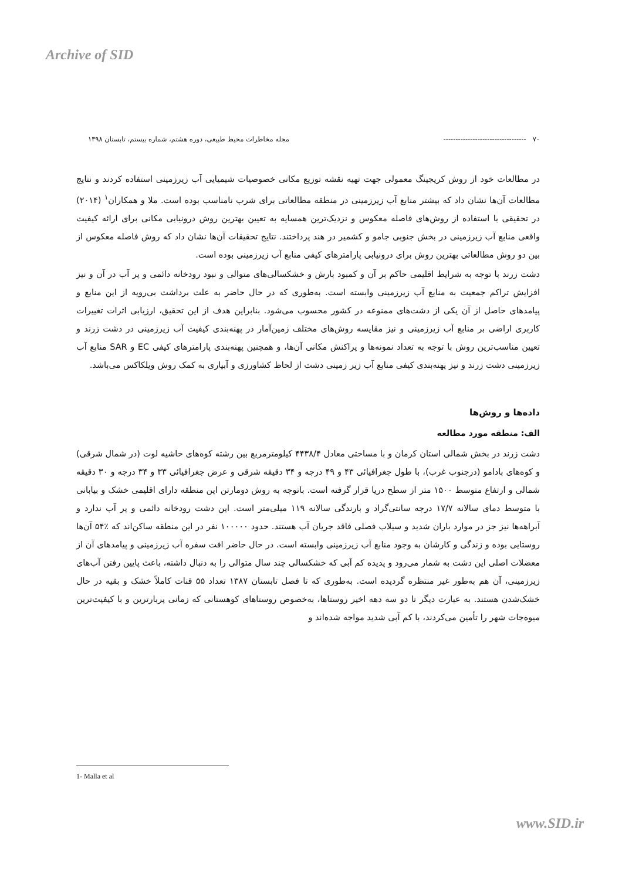Archive of SID
۷۰ ---------------------------------- مجله مخاطرات محیط طبیعی، دوره هشتم، شماره بیستم، تابستان ۱۳۹۸
در مطالعات خود از روش کریجینگ معمولی جهت تهیه نقشه توزیع مکانی خصوصیات شیمیایی آب زیرزمینی استفاده کردند و نتایج مطالعات آن‌ها نشان داد که بیشتر منابع آب زیرزمینی در منطقه مطالعاتی برای شرب نامناسب بوده است. ملا و همکاران<sup>۱</sup> (۲۰۱۴) در تحقیقی با استفاده از روش‌های فاصله معکوس و نزدیک‌ترین همسایه به تعیین بهترین روش درونیابی مکانی برای ارائه کیفیت واقعی منابع آب زیرزمینی در بخش جنوبی جامو و کشمیر در هند پرداختند. نتایج تحقیقات آن‌ها نشان داد که روش فاصله معکوس از بین دو روش مطالعاتی بهترین روش برای درونیابی پارامترهای کیفی منابع آب زیرزمینی بوده است.
دشت زرند با توجه به شرایط اقلیمی حاکم بر آن و کمبود بارش و خشکسالی‌های متوالی و نبود رودخانه دائمی و پر آب در آن و نیز افزایش تراکم جمعیت به منابع آب زیرزمینی وابسته است. به‌طوری که در حال حاضر به علت برداشت بی‌رویه از این منابع و پیامدهای حاصل از آن یکی از دشت‌های ممنوعه در کشور محسوب می‌شود. بنابراین هدف از این تحقیق، ارزیابی اثرات تغییرات کاربری اراضی بر منابع آب زیرزمینی و نیز مقایسه روش‌های مختلف زمین‌آمار در پهنه‌بندی کیفیت آب زیرزمینی در دشت زرند و تعیین مناسب‌ترین روش با توجه به تعداد نمونه‌ها و پراکنش مکانی آن‌ها، و همچنین پهنه‌بندی پارامترهای کیفی EC و SAR منابع آب زیرزمینی دشت زرند و نیز پهنه‌بندی کیفی منابع آب زیر زمینی دشت از لحاظ کشاورزی و آبیاری به کمک روش ویلکاکس می‌باشد.
داده‌ها و روش‌ها
الف: منطقه مورد مطالعه
دشت زرند در بخش شمالی استان کرمان و با مساحتی معادل ۴۴۳۸/۴ کیلومترمربع بین رشته کوه‌های حاشیه لوت (در شمال شرقی) و کوه‌های بادامو (درجنوب غرب)، با طول جغرافیائی ۴۳ و ۴۹ درجه و ۳۴ دقیقه شرقی و عرض جغرافیائی ۳۳ و ۳۴ درجه و ۳۰ دقیقه شمالی و ارتفاع متوسط ۱۵۰۰ متر از سطح دریا قرار گرفته است. باتوجه به روش دومارتن این منطقه دارای اقلیمی خشک و بیابانی با متوسط دمای سالانه ۱۷/۷ درجه سانتی‌گراد و بارندگی سالانه ۱۱۹ میلی‌متر است. این دشت رودخانه دائمی و پر آب ندارد و آبراهه‌ها نیز جز در موارد باران شدید و سیلاب فصلی فاقد جریان آب هستند. حدود ۱۰۰۰۰۰ نفر در این منطقه ساکن‌اند که ٪۵۴ آن‌ها روستایی بوده و زندگی و کارشان به وجود منابع آب زیرزمینی وابسته است. در حال حاضر افت سفره آب زیرزمینی و پیامدهای آن از معضلات اصلی این دشت به شمار می‌رود و پدیده کم آبی که خشکسالی چند سال متوالی را به دنبال داشته، باعث پایین رفتن آب‌های زیرزمینی، آن هم به‌طور غیر منتظره گردیده است. به‌طوری که تا فصل تابستان ۱۳۸۷ تعداد ۵۵ قنات کاملاً خشک و بقیه در حال خشک‌شدن هستند. به عبارت دیگر تا دو سه دهه اخیر روستاها، به‌خصوص روستاهای کوهستانی که زمانی پربارترین و با کیفیت‌ترین میوه‌جات شهر را تأمین می‌کردند، با کم آبی شدید مواجه شده‌اند و
1- Malla et al
www.SID.ir